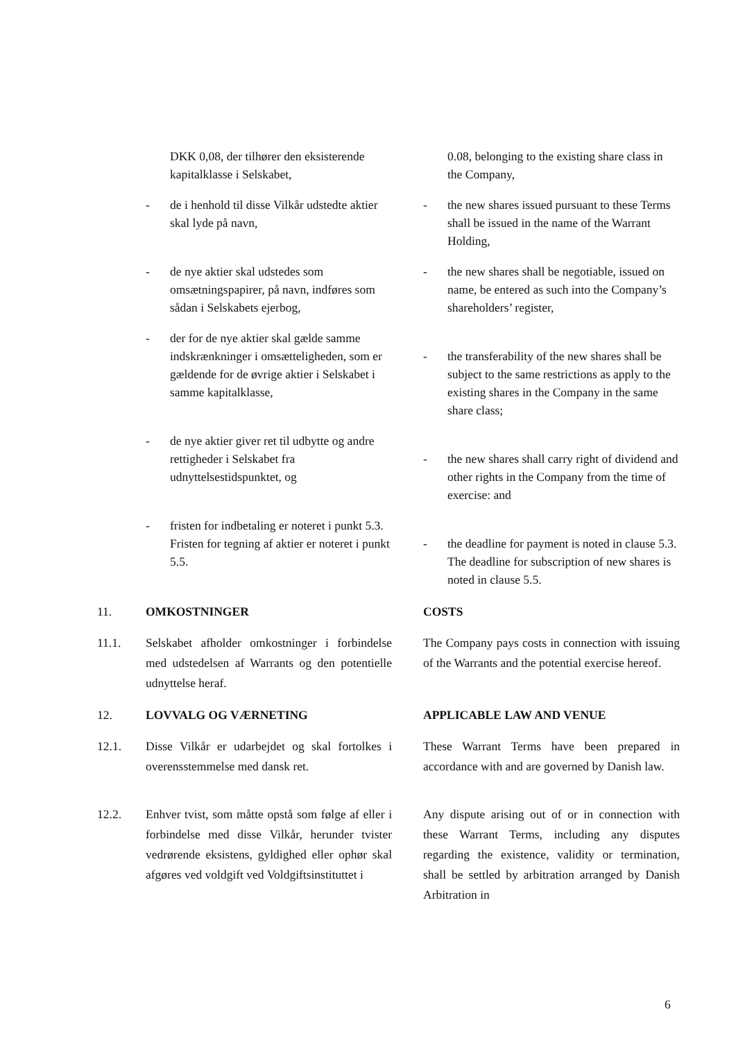DKK 0,08, der tilhører den eksisterende kapitalklasse i Selskabet,
0.08, belonging to the existing share class in the Company,
- de i henhold til disse Vilkår udstedte aktier skal lyde på navn,
- the new shares issued pursuant to these Terms shall be issued in the name of the Warrant Holding,
- de nye aktier skal udstedes som omsætningspapirer, på navn, indføres som sådan i Selskabets ejerbog,
- the new shares shall be negotiable, issued on name, be entered as such into the Company’s shareholders’ register,
- der for de nye aktier skal gælde samme indskrænkninger i omsætteligheden, som er gældende for de øvrige aktier i Selskabet i samme kapitalklasse,
- the transferability of the new shares shall be subject to the same restrictions as apply to the existing shares in the Company in the same share class;
- de nye aktier giver ret til udbytte og andre rettigheder i Selskabet fra udnyttelsestidspunktet, og
- the new shares shall carry right of dividend and other rights in the Company from the time of exercise: and
- fristen for indbetaling er noteret i punkt 5.3. Fristen for tegning af aktier er noteret i punkt 5.5.
- the deadline for payment is noted in clause 5.3. The deadline for subscription of new shares is noted in clause 5.5.
11. OMKOSTNINGER COSTS
11.1. Selskabet afholder omkostninger i forbindelse med udstedelsen af Warrants og den potentielle udnyttelse heraf.
The Company pays costs in connection with issuing of the Warrants and the potential exercise hereof.
12. LOVVALG OG VÆRNETING APPLICABLE LAW AND VENUE
12.1. Disse Vilkår er udarbejdet og skal fortolkes i overensstemmelse med dansk ret.
These Warrant Terms have been prepared in accordance with and are governed by Danish law.
12.2. Enhver tvist, som måtte opstå som følge af eller i forbindelse med disse Vilkår, herunder tvister vedrørende eksistens, gyldighed eller ophør skal afgøres ved voldgift ved Voldgiftsinstituttet i
Any dispute arising out of or in connection with these Warrant Terms, including any disputes regarding the existence, validity or termination, shall be settled by arbitration arranged by Danish Arbitration in
6